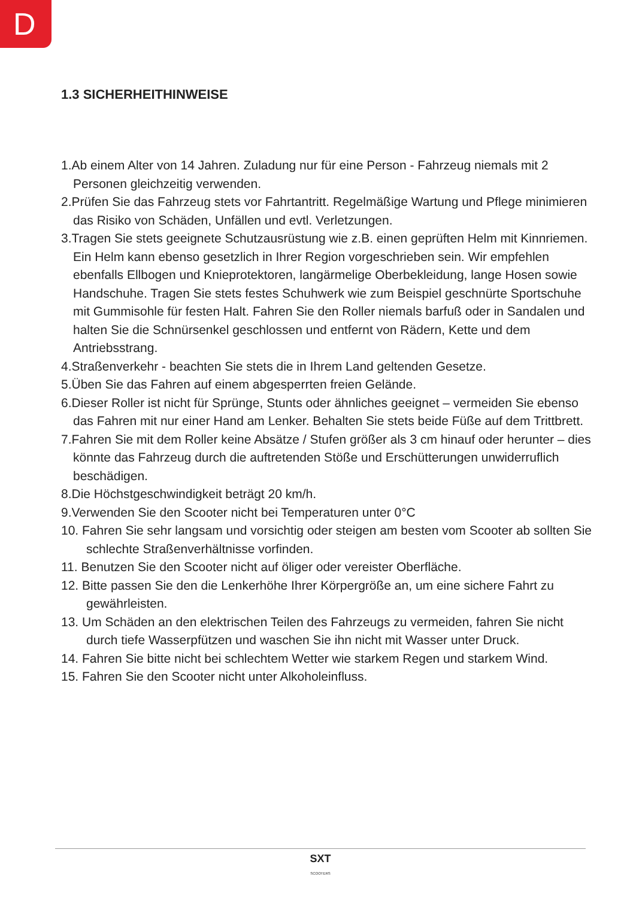D
1.3 SICHERHEITHINWEISE
1.Ab einem Alter von 14 Jahren. Zuladung nur für eine Person - Fahrzeug niemals mit 2 Personen gleichzeitig verwenden.
2.Prüfen Sie das Fahrzeug stets vor Fahrtantritt. Regelmäßige Wartung und Pflege minimieren das Risiko von Schäden, Unfällen und evtl. Verletzungen.
3.Tragen Sie stets geeignete Schutzausrüstung wie z.B. einen geprüften Helm mit Kinnriemen. Ein Helm kann ebenso gesetzlich in Ihrer Region vorgeschrieben sein. Wir empfehlen ebenfalls Ellbogen und Knieprotektoren, langärmelige Oberbekleidung, lange Hosen sowie Handschuhe. Tragen Sie stets festes Schuhwerk wie zum Beispiel geschnürte Sportschuhe mit Gummisohle für festen Halt. Fahren Sie den Roller niemals barfuß oder in Sandalen und halten Sie die Schnürsenkel geschlossen und entfernt von Rädern, Kette und dem Antriebsstrang.
4.Straßenverkehr - beachten Sie stets die in Ihrem Land geltenden Gesetze.
5.Üben Sie das Fahren auf einem abgesperrten freien Gelände.
6.Dieser Roller ist nicht für Sprünge, Stunts oder ähnliches geeignet – vermeiden Sie ebenso das Fahren mit nur einer Hand am Lenker. Behalten Sie stets beide Füße auf dem Trittbrett.
7.Fahren Sie mit dem Roller keine Absätze / Stufen größer als 3 cm hinauf oder herunter – dies könnte das Fahrzeug durch die auftretenden Stöße und Erschütterungen unwiderruflich beschädigen.
8.Die Höchstgeschwindigkeit beträgt 20 km/h.
9.Verwenden Sie den Scooter nicht bei Temperaturen unter 0°C
10. Fahren Sie sehr langsam und vorsichtig oder steigen am besten vom Scooter ab sollten Sie schlechte Straßenverhältnisse vorfinden.
11. Benutzen Sie den Scooter nicht auf öliger oder vereister Oberfläche.
12. Bitte passen Sie den die Lenkerhöhe Ihrer Körpergröße an, um eine sichere Fahrt zu gewährleisten.
13. Um Schäden an den elektrischen Teilen des Fahrzeugs zu vermeiden, fahren Sie nicht durch tiefe Wasserpfützen und waschen Sie ihn nicht mit Wasser unter Druck.
14. Fahren Sie bitte nicht bei schlechtem Wetter wie starkem Regen und starkem Wind.
15. Fahren Sie den Scooter nicht unter Alkoholeinfluss.
SXT
SCOOTERS